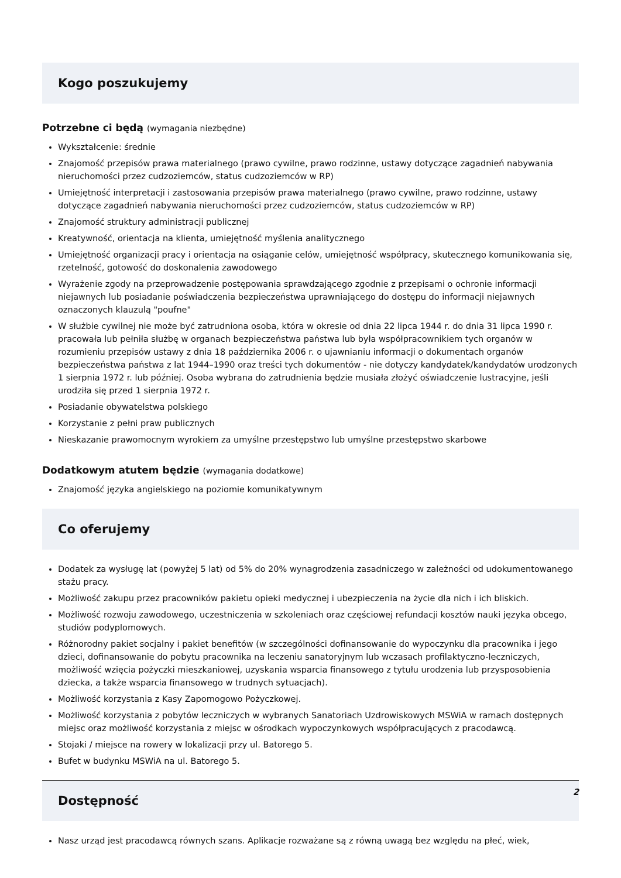Kogo poszukujemy
Potrzebne ci będą (wymagania niezbędne)
Wykształcenie: średnie
Znajomość przepisów prawa materialnego (prawo cywilne, prawo rodzinne, ustawy dotyczące zagadnień nabywania nieruchomości przez cudzoziemców, status cudzoziemców w RP)
Umiejętność interpretacji i zastosowania przepisów prawa materialnego (prawo cywilne, prawo rodzinne, ustawy dotyczące zagadnień nabywania nieruchomości przez cudzoziemców, status cudzoziemców w RP)
Znajomość struktury administracji publicznej
Kreatywność, orientacja na klienta, umiejętność myślenia analitycznego
Umiejętność organizacji pracy i orientacja na osiąganie celów, umiejętność współpracy, skutecznego komunikowania się, rzetelność, gotowość do doskonalenia zawodowego
Wyrażenie zgody na przeprowadzenie postępowania sprawdzającego zgodnie z przepisami o ochronie informacji niejawnych lub posiadanie poświadczenia bezpieczeństwa uprawniającego do dostępu do informacji niejawnych oznaczonych klauzulą "poufne"
W służbie cywilnej nie może być zatrudniona osoba, która w okresie od dnia 22 lipca 1944 r. do dnia 31 lipca 1990 r. pracowała lub pełniła służbę w organach bezpieczeństwa państwa lub była współpracownikiem tych organów w rozumieniu przepisów ustawy z dnia 18 października 2006 r. o ujawnianiu informacji o dokumentach organów bezpieczeństwa państwa z lat 1944–1990 oraz treści tych dokumentów - nie dotyczy kandydatek/kandydatów urodzonych 1 sierpnia 1972 r. lub później. Osoba wybrana do zatrudnienia będzie musiała złożyć oświadczenie lustracyjne, jeśli urodziła się przed 1 sierpnia 1972 r.
Posiadanie obywatelstwa polskiego
Korzystanie z pełni praw publicznych
Nieskazanie prawomocnym wyrokiem za umyślne przestępstwo lub umyślne przestępstwo skarbowe
Dodatkowym atutem będzie (wymagania dodatkowe)
Znajomość języka angielskiego na poziomie komunikatywnym
Co oferujemy
Dodatek za wysługę lat (powyżej 5 lat) od 5% do 20% wynagrodzenia zasadniczego w zależności od udokumentowanego stażu pracy.
Możliwość zakupu przez pracowników pakietu opieki medycznej i ubezpieczenia na życie dla nich i ich bliskich.
Możliwość rozwoju zawodowego, uczestniczenia w szkoleniach oraz częściowej refundacji kosztów nauki języka obcego, studiów podyplomowych.
Różnorodny pakiet socjalny i pakiet benefitów (w szczególności dofinansowanie do wypoczynku dla pracownika i jego dzieci, dofinansowanie do pobytu pracownika na leczeniu sanatoryjnym lub wczasach profilaktyczno-leczniczych, możliwość wzięcia pożyczki mieszkaniowej, uzyskania wsparcia finansowego z tytułu urodzenia lub przysposobienia dziecka, a także wsparcia finansowego w trudnych sytuacjach).
Możliwość korzystania z Kasy Zapomogowo Pożyczkowej.
Możliwość korzystania z pobytów leczniczych w wybranych Sanatoriach Uzdrowiskowych MSWiA w ramach dostępnych miejsc oraz możliwość korzystania z miejsc w ośrodkach wypoczynkowych współpracujących z pracodawcą.
Stojaki / miejsce na rowery w lokalizacji przy ul. Batorego 5.
Bufet w budynku MSWiA na ul. Batorego 5.
Dostępność
Nasz urząd jest pracodawcą równych szans. Aplikacje rozważane są z równą uwagą bez względu na płeć, wiek,
2